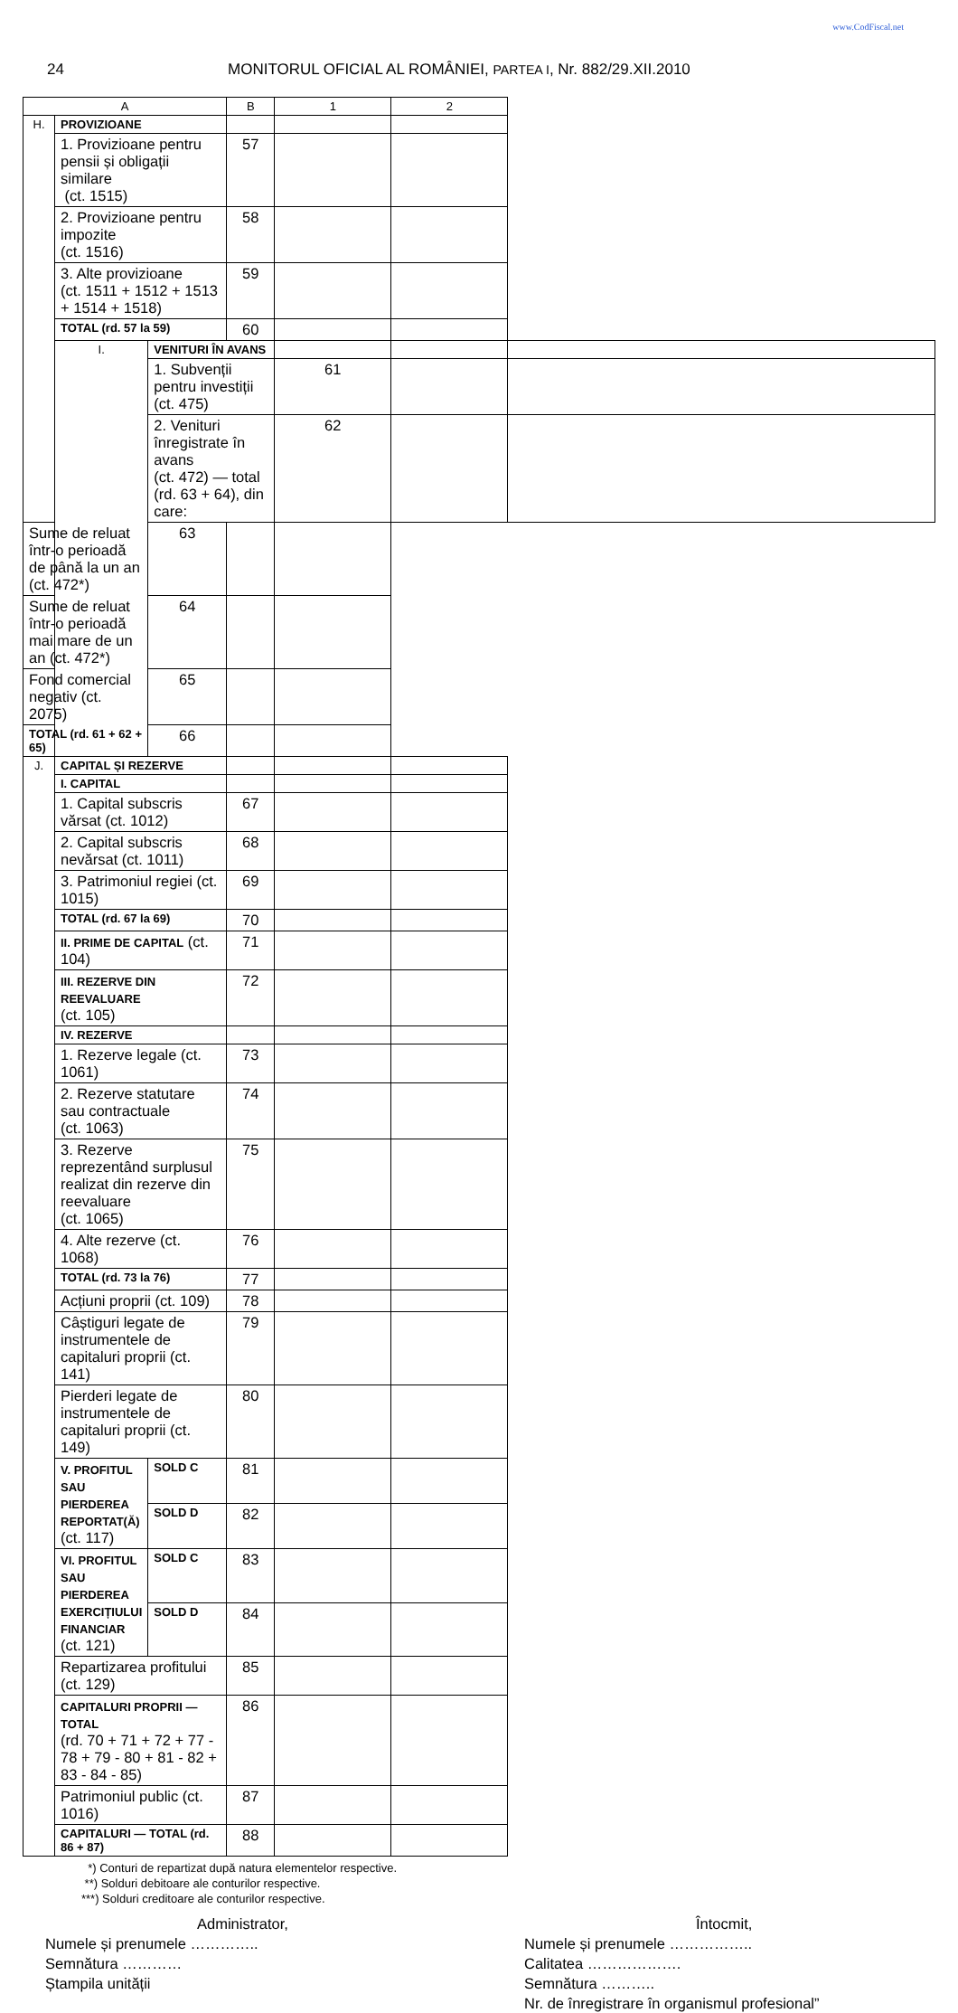www.CodFiscal.net
24 MONITORUL OFICIAL AL ROMÂNIEI, PARTEA I, Nr. 882/29.XII.2010
| A | | | B | 1 | 2 | |
| --- | --- | --- | --- | --- | --- | --- |
| H. | PROVIZIOANE | | | | | |
| | 1. Provizioane pentru pensii și obligații similare (ct. 1515) | | 57 | | | |
| | 2. Provizioane pentru impozite (ct. 1516) | | 58 | | | |
| | 3. Alte provizioane (ct. 1511 + 1512 + 1513 + 1514 + 1518) | | 59 | | | |
| | TOTAL (rd. 57 la 59) | | 60 | | | |
| | I. | VENITURI ÎN AVANS | | | | |
| | | 1. Subvenții pentru investiții (ct. 475) | | 61 | | |
| | | 2. Venituri înregistrate în avans (ct. 472) — total (rd. 63 + 64), din care: | | 62 | | |
| Sume de reluat într-o perioadă de până la un an (ct. 472*) | | 63 | | | | |
| Sume de reluat într-o perioadă mai mare de un an (ct. 472*) | | 64 | | | | |
| Fond comercial negativ (ct. 2075) | | 65 | | | | |
| TOTAL (rd. 61 + 62 + 65) | | 66 | | | | |
| J. | CAPITAL ȘI REZERVE | | | | | |
| | I. CAPITAL | | | | | |
| | 1. Capital subscris vărsat (ct. 1012) | | 67 | | | |
| | 2. Capital subscris nevărsat (ct. 1011) | | 68 | | | |
| | 3. Patrimoniul regiei (ct. 1015) | | 69 | | | |
| | TOTAL (rd. 67 la 69) | | 70 | | | |
| | II. PRIME DE CAPITAL (ct. 104) | | 71 | | | |
| | III. REZERVE DIN REEVALUARE (ct. 105) | | 72 | | | |
| | IV. REZERVE | | | | | |
| | 1. Rezerve legale (ct. 1061) | | 73 | | | |
| | 2. Rezerve statutare sau contractuale (ct. 1063) | | 74 | | | |
| | 3. Rezerve reprezentând surplusul realizat din rezerve din reevaluare (ct. 1065) | | 75 | | | |
| | 4. Alte rezerve (ct. 1068) | | 76 | | | |
| | TOTAL (rd. 73 la 76) | | 77 | | | |
| | Acțiuni proprii (ct. 109) | | 78 | | | |
| | Câștiguri legate de instrumentele de capitaluri proprii (ct. 141) | | 79 | | | |
| | Pierderi legate de instrumentele de capitaluri proprii (ct. 149) | | 80 | | | |
| | V. PROFITUL SAU PIERDEREA REPORTAT(Ă) (ct. 117) | SOLD C | 81 | | | |
| | | SOLD D | 82 | | | |
| | VI. PROFITUL SAU PIERDEREA EXERCIȚIULUI FINANCIAR (ct. 121) | SOLD C | 83 | | | |
| | | SOLD D | 84 | | | |
| | Repartizarea profitului (ct. 129) | | 85 | | | |
| | CAPITALURI PROPRII — TOTAL (rd. 70 + 71 + 72 + 77 - 78 + 79 - 80 + 81 - 82 + 83 - 84 - 85) | | 86 | | | |
| | Patrimoniul public (ct. 1016) | | 87 | | | |
| | CAPITALURI — TOTAL (rd. 86 + 87) | | 88 | | | |
*) Conturi de repartizat după natura elementelor respective.
**) Solduri debitoare ale conturilor respective.
***) Solduri creditoare ale conturilor respective.
Administrator,
Numele și prenumele …………..
Semnătura …………
Ștampila unității
Întocmit,
Numele și prenumele ……………..
Calitatea ……………….
Semnătura ………..
Nr. de înregistrare în organismul profesional”